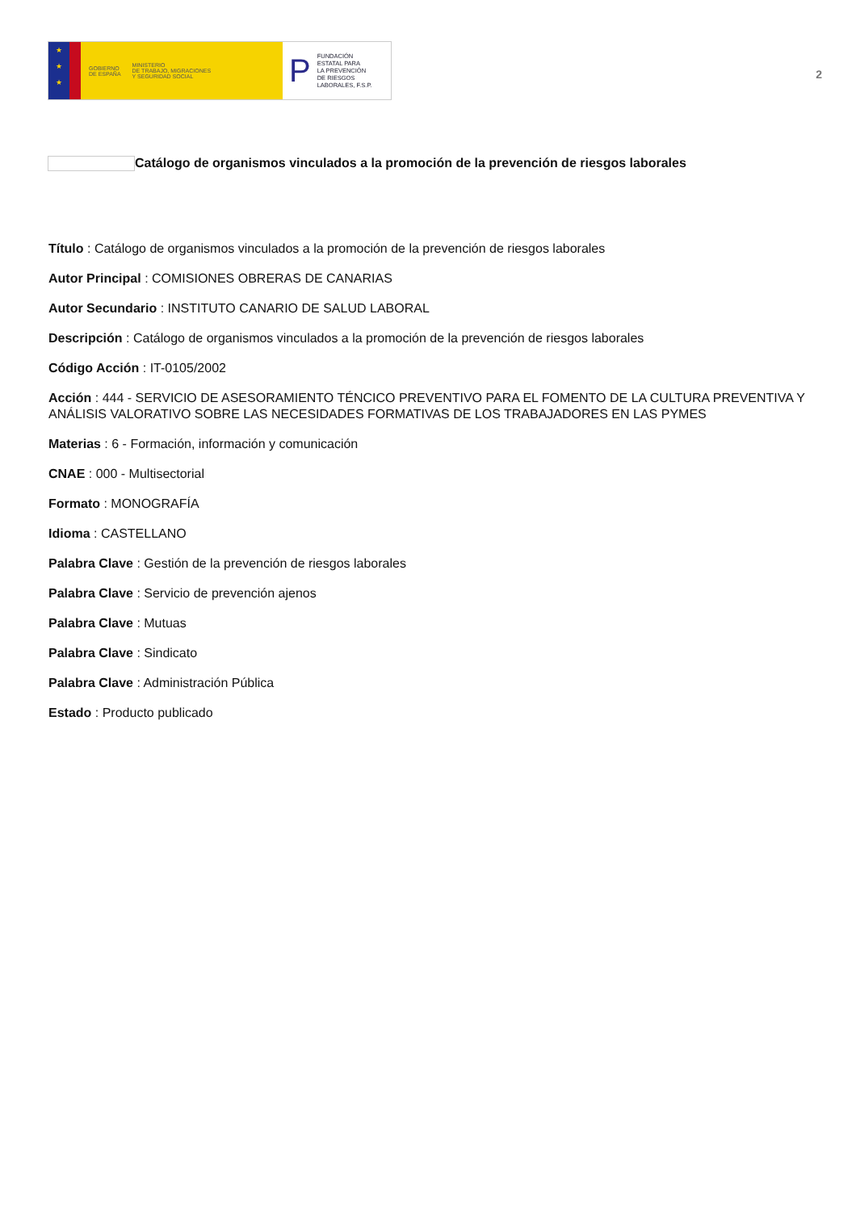★
★
★
GOBIERNO
DE ESPAÑA
MINISTERIO
DE TRABAJO, MIGRACIONES
Y SEGURIDAD SOCIAL
P
FUNDACIÓN
ESTATAL PARA
LA PREVENCIÓN
DE RIESGOS
LABORALES, F.S.P.
2
Catálogo de organismos vinculados a la promoción de la prevención de riesgos laborales
Título : Catálogo de organismos vinculados a la promoción de la prevención de riesgos laborales
Autor Principal : COMISIONES OBRERAS DE CANARIAS
Autor Secundario : INSTITUTO CANARIO DE SALUD LABORAL
Descripción : Catálogo de organismos vinculados a la promoción de la prevención de riesgos laborales
Código Acción : IT-0105/2002
Acción : 444 - SERVICIO DE ASESORAMIENTO TÉNCICO PREVENTIVO PARA EL FOMENTO DE LA CULTURA PREVENTIVA Y ANÁLISIS VALORATIVO SOBRE LAS NECESIDADES FORMATIVAS DE LOS TRABAJADORES EN LAS PYMES
Materias : 6 - Formación, información y comunicación
CNAE : 000 - Multisectorial
Formato : MONOGRAFÍA
Idioma : CASTELLANO
Palabra Clave : Gestión de la prevención de riesgos laborales
Palabra Clave : Servicio de prevención ajenos
Palabra Clave : Mutuas
Palabra Clave : Sindicato
Palabra Clave : Administración Pública
Estado : Producto publicado